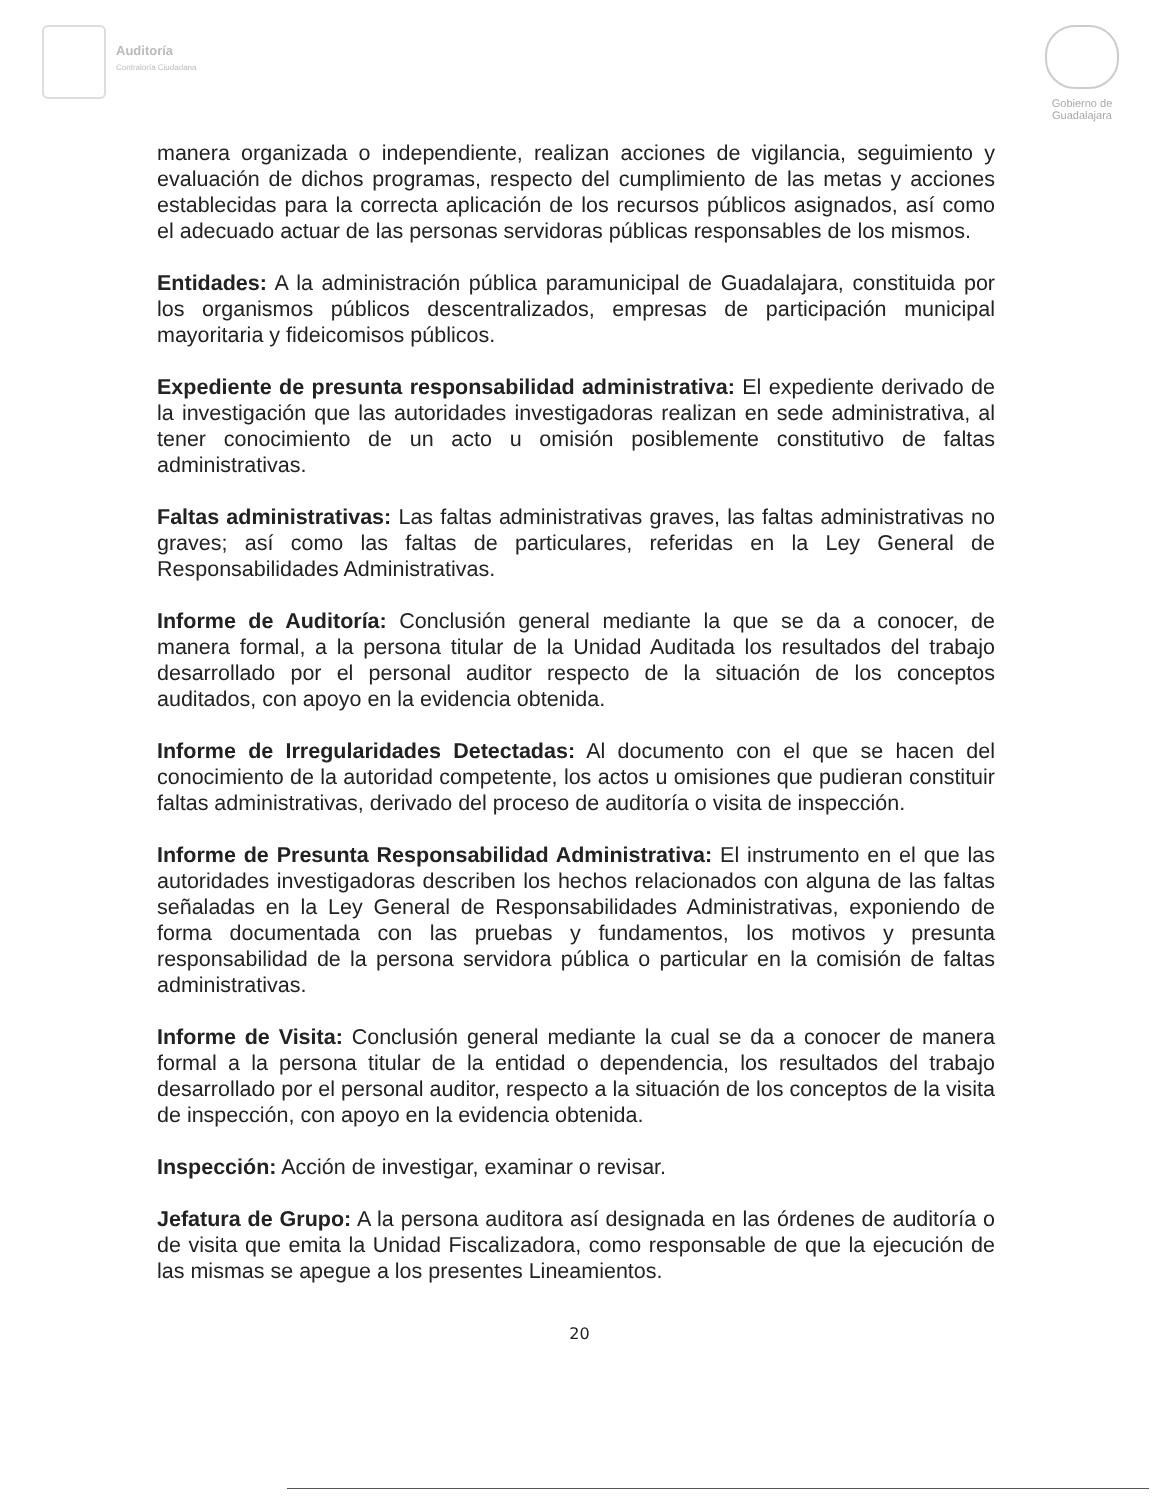Auditoría
Contraloría Ciudadana
Gobierno de
Guadalajara
manera organizada o independiente, realizan acciones de vigilancia, seguimiento y evaluación de dichos programas, respecto del cumplimiento de las metas y acciones establecidas para la correcta aplicación de los recursos públicos asignados, así como el adecuado actuar de las personas servidoras públicas responsables de los mismos.
Entidades: A la administración pública paramunicipal de Guadalajara, constituida por los organismos públicos descentralizados, empresas de participación municipal mayoritaria y fideicomisos públicos.
Expediente de presunta responsabilidad administrativa: El expediente derivado de la investigación que las autoridades investigadoras realizan en sede administrativa, al tener conocimiento de un acto u omisión posiblemente constitutivo de faltas administrativas.
Faltas administrativas: Las faltas administrativas graves, las faltas administrativas no graves; así como las faltas de particulares, referidas en la Ley General de Responsabilidades Administrativas.
Informe de Auditoría: Conclusión general mediante la que se da a conocer, de manera formal, a la persona titular de la Unidad Auditada los resultados del trabajo desarrollado por el personal auditor respecto de la situación de los conceptos auditados, con apoyo en la evidencia obtenida.
Informe de Irregularidades Detectadas: Al documento con el que se hacen del conocimiento de la autoridad competente, los actos u omisiones que pudieran constituir faltas administrativas, derivado del proceso de auditoría o visita de inspección.
Informe de Presunta Responsabilidad Administrativa: El instrumento en el que las autoridades investigadoras describen los hechos relacionados con alguna de las faltas señaladas en la Ley General de Responsabilidades Administrativas, exponiendo de forma documentada con las pruebas y fundamentos, los motivos y presunta responsabilidad de la persona servidora pública o particular en la comisión de faltas administrativas.
Informe de Visita: Conclusión general mediante la cual se da a conocer de manera formal a la persona titular de la entidad o dependencia, los resultados del trabajo desarrollado por el personal auditor, respecto a la situación de los conceptos de la visita de inspección, con apoyo en la evidencia obtenida.
Inspección: Acción de investigar, examinar o revisar.
Jefatura de Grupo: A la persona auditora así designada en las órdenes de auditoría o de visita que emita la Unidad Fiscalizadora, como responsable de que la ejecución de las mismas se apegue a los presentes Lineamientos.
20